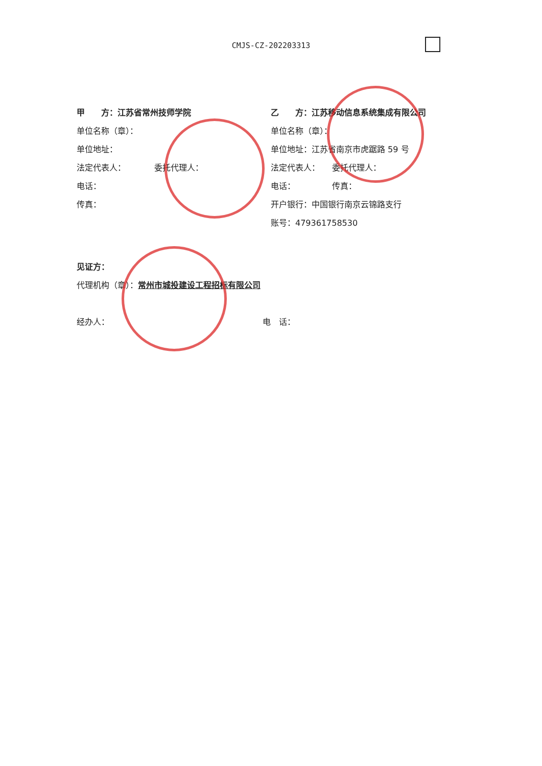CMJS-CZ-202203313
甲　　方：江苏省常州技师学院
单位名称（章）：
单位地址：
法定代表人：　　　　委托代理人：
电话：
传真：
乙　　方：江苏移动信息系统集成有限公司
单位名称（章）：
单位地址：江苏省南京市虎踞路 59 号
法定代表人：　　委托代理人：
电话：　　　　　传真：
开户银行：中国银行南京云锦路支行
账号：479361758530
见证方：
代理机构（章）：常州市城投建设工程招标有限公司
经办人： 电　话：